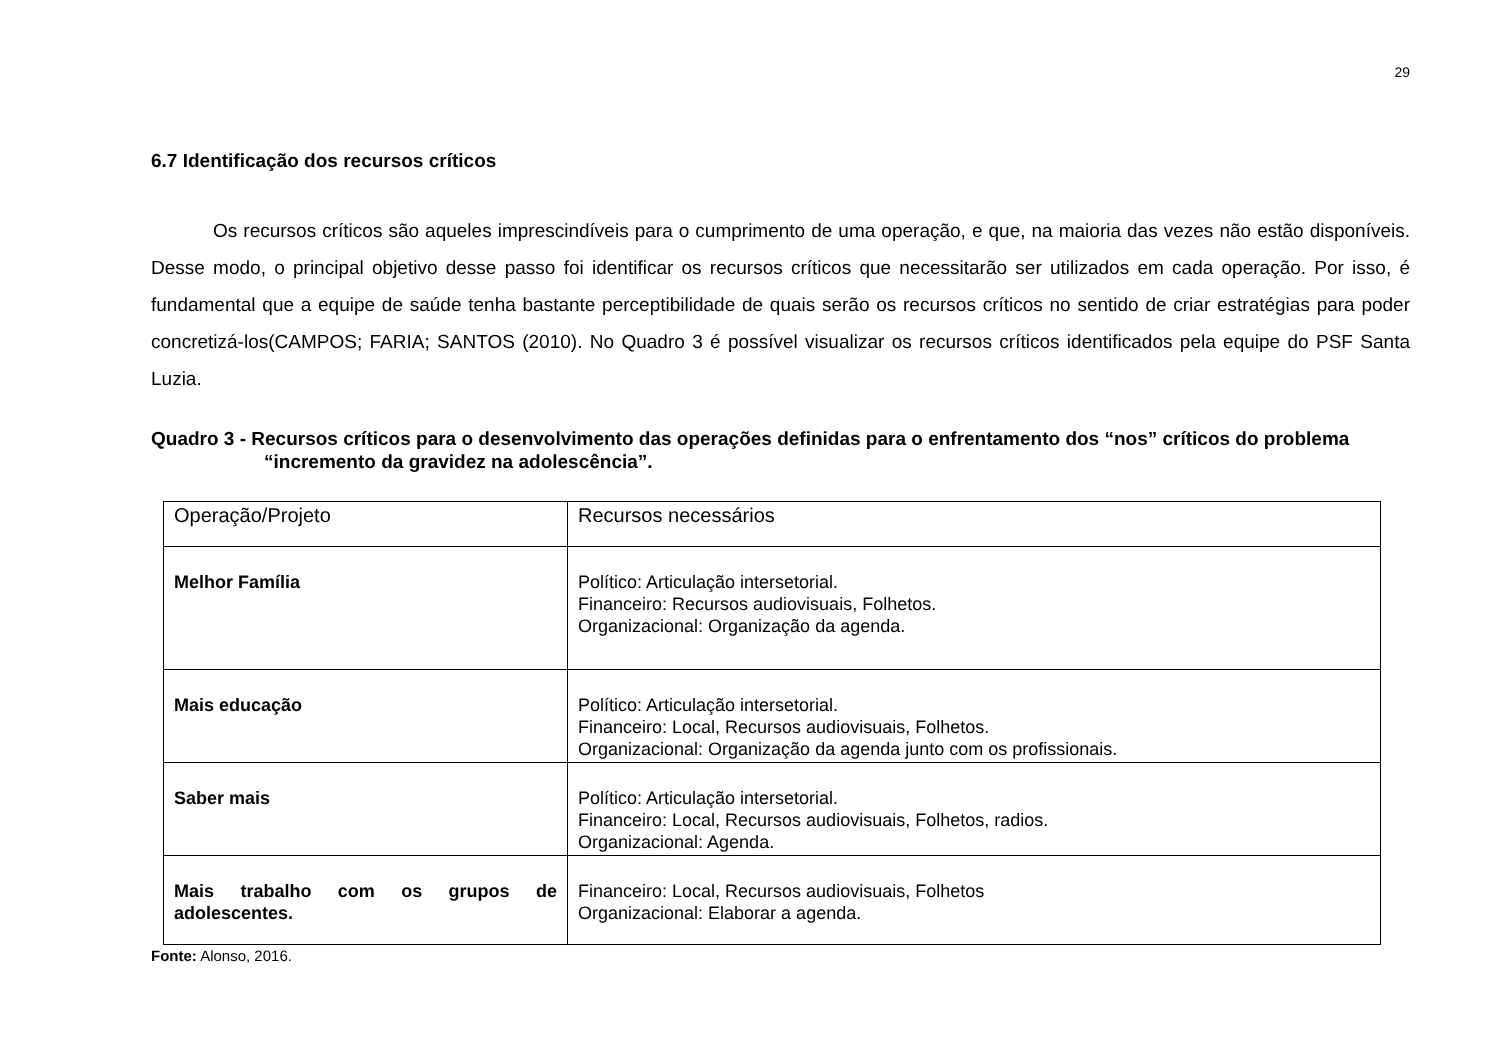29
6.7 Identificação dos recursos críticos
Os recursos críticos são aqueles imprescindíveis para o cumprimento de uma operação, e que, na maioria das vezes não estão disponíveis. Desse modo, o principal objetivo desse passo foi identificar os recursos críticos que necessitarão ser utilizados em cada operação. Por isso, é fundamental que a equipe de saúde tenha bastante perceptibilidade de quais serão os recursos críticos no sentido de criar estratégias para poder concretizá-los(CAMPOS; FARIA; SANTOS (2010). No Quadro 3 é possível visualizar os recursos críticos identificados pela equipe do PSF Santa Luzia.
Quadro 3 - Recursos críticos para o desenvolvimento das operações definidas para o enfrentamento dos “nos” críticos do problema “incremento da gravidez na adolescência”.
| Operação/Projeto | Recursos necessários |
| Melhor Família | Político: Articulação intersetorial. Financeiro: Recursos audiovisuais, Folhetos. Organizacional: Organização da agenda. |
| Mais educação | Político: Articulação intersetorial. Financeiro: Local, Recursos audiovisuais, Folhetos. Organizacional: Organização da agenda junto com os profissionais. |
| Saber mais | Político: Articulação intersetorial. Financeiro: Local, Recursos audiovisuais, Folhetos, radios. Organizacional: Agenda. |
| Mais trabalho com os grupos de adolescentes. | Financeiro: Local, Recursos audiovisuais, Folhetos Organizacional: Elaborar a agenda. |
Fonte: Alonso, 2016.